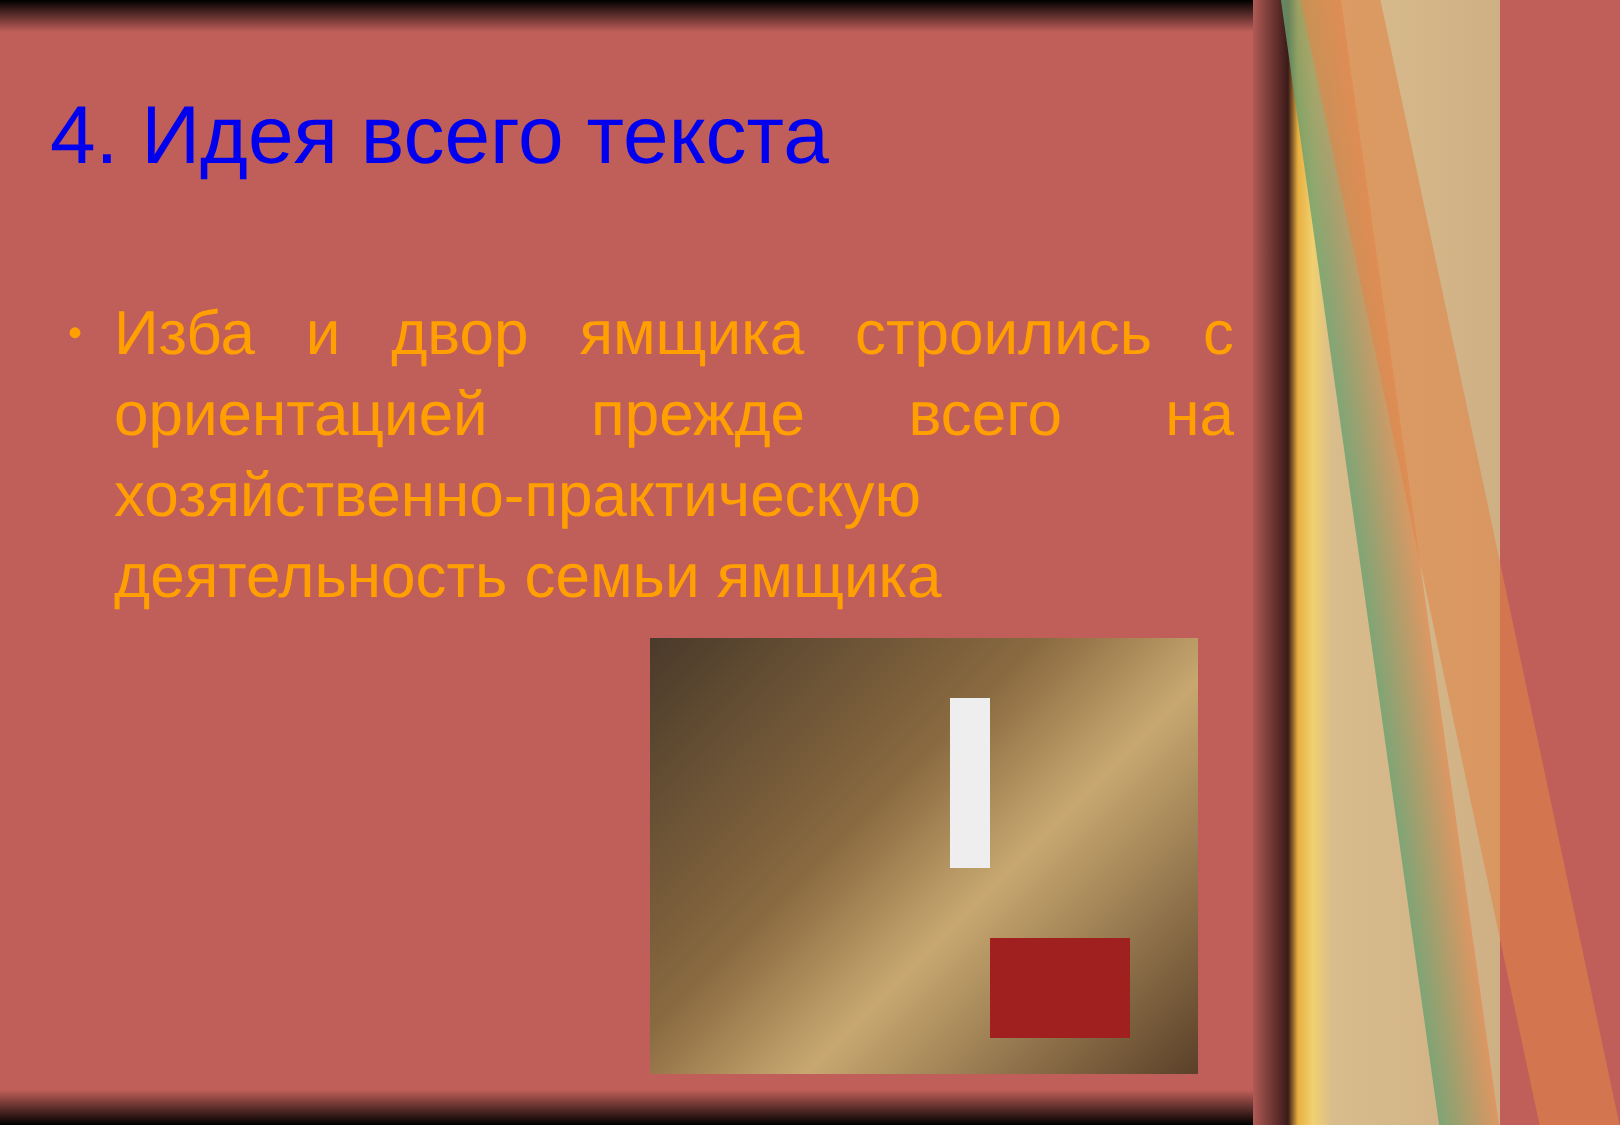4. Идея всего текста
•
Изба и двор ямщика строились с ориентацией прежде всего на хозяйственно-практическую деятельность семьи ямщика